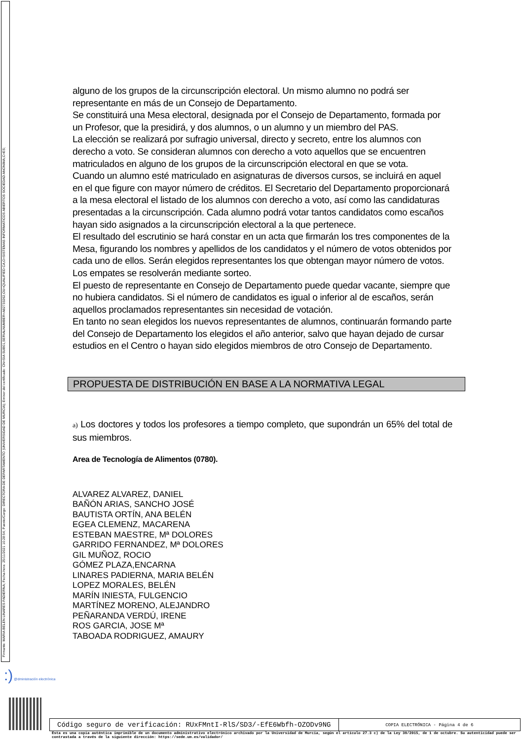Firmante: MARIA BELEN LINARES PADIERNA; Fecha-hora: 25/11/2021 10:28:54; Puesto/Cargo: DIRECTORA DE DEPARTAMENTO (UNIVERSIDAD DE MURCIA); Emisor del certificado: CN=SIA SUB01,SERIALNUMBER=A82733262,OU=QUALIFIED CA,O=SISTEMAS INFORMATICOS ABIERTOS SOCIEDAD ANONIMA,C=ES;
alguno de los grupos de la circunscripción electoral. Un mismo alumno no podrá ser representante en más de un Consejo de Departamento.
Se constituirá una Mesa electoral, designada por el Consejo de Departamento, formada por un Profesor, que la presidirá, y dos alumnos, o un alumno y un miembro del PAS.
La elección se realizará por sufragio universal, directo y secreto, entre los alumnos con derecho a voto. Se consideran alumnos con derecho a voto aquellos que se encuentren matriculados en alguno de los grupos de la circunscripción electoral en que se vota.
Cuando un alumno esté matriculado en asignaturas de diversos cursos, se incluirá en aquel en el que figure con mayor número de créditos. El Secretario del Departamento proporcionará a la mesa electoral el listado de los alumnos con derecho a voto, así como las candidaturas presentadas a la circunscripción. Cada alumno podrá votar tantos candidatos como escaños hayan sido asignados a la circunscripción electoral a la que pertenece.
El resultado del escrutinio se hará constar en un acta que firmarán los tres componentes de la Mesa, figurando los nombres y apellidos de los candidatos y el número de votos obtenidos por cada uno de ellos. Serán elegidos representantes los que obtengan mayor número de votos. Los empates se resolverán mediante sorteo.
El puesto de representante en Consejo de Departamento puede quedar vacante, siempre que no hubiera candidatos. Si el número de candidatos es igual o inferior al de escaños, serán aquellos proclamados representantes sin necesidad de votación.
En tanto no sean elegidos los nuevos representantes de alumnos, continuarán formando parte del Consejo de Departamento los elegidos el año anterior, salvo que hayan dejado de cursar estudios en el Centro o hayan sido elegidos miembros de otro Consejo de Departamento.
PROPUESTA DE DISTRIBUCIÓN EN BASE A LA NORMATIVA LEGAL
a) Los doctores y todos los profesores a tiempo completo, que supondrán un 65% del total de sus miembros.
Area de Tecnología de Alimentos (0780).
ALVAREZ ALVAREZ, DANIEL
BAÑÓN ARIAS, SANCHO JOSÉ
BAUTISTA ORTÍN, ANA BELÉN
EGEA CLEMENZ, MACARENA
ESTEBAN MAESTRE, Mª DOLORES
GARRIDO FERNANDEZ, Mª DOLORES
GIL MUÑOZ, ROCIO
GÓMEZ PLAZA,ENCARNA
LINARES PADIERNA, MARIA BELÉN
LOPEZ MORALES, BELÉN
MARÍN INIESTA, FULGENCIO
MARTÍNEZ MORENO, ALEJANDRO
PEÑARANDA VERDÚ, IRENE
ROS GARCIA, JOSE Mª
TABOADA RODRIGUEZ, AMAURY
:) @dministración electrónica
Código seguro de verificación: RUxFMntI-RlS/SD3/-EfE6Wbfh-OZODv9NG
COPIA ELECTRÓNICA - Página 4 de 6
Esta es una copia auténtica imprimible de un documento administrativo electrónico archivado por la Universidad de Murcia, según el artículo 27.3 c) de la Ley 39/2015, de 1 de octubre. Su autenticidad puede ser contrastada a través de la siguiente dirección: https://sede.um.es/validador/